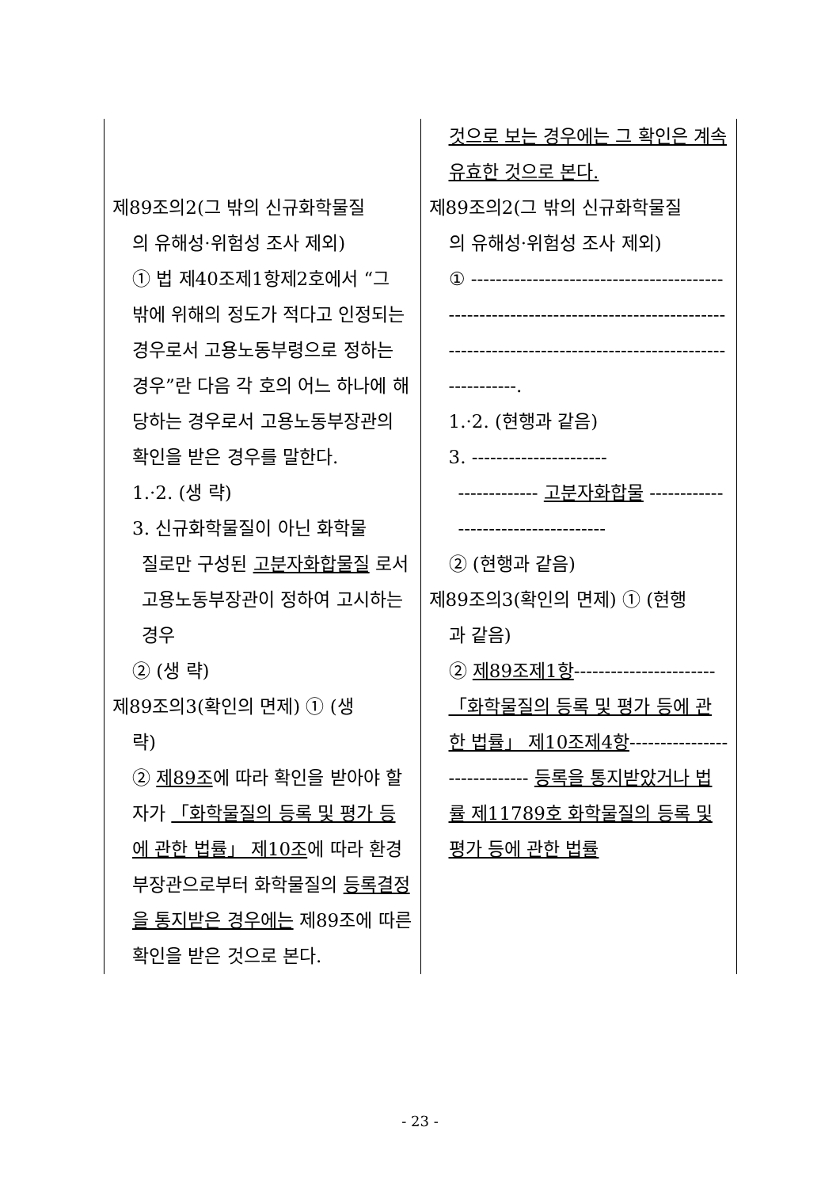| 제89조의2(그 밖의 신규화학물질 의 유해성·위험성 조사 제외) ① 법 제40조제1항제2호에서 “그 밖에 위해의 정도가 적다고 인정되는 경우로서 고용노동부령으로 정하는 경우”란 다음 각 호의 어느 하나에 해당하는 경우로서 고용노동부장관의 확인을 받은 경우를 말한다. 1.·2. (생 략) 3. 신규화학물질이 아닌 화학물 질로만 구성된 고분자화합물질 로서 고용노동부장관이 정하여 고시하는 경우 ② (생 략) 제89조의3(확인의 면제) ① (생 략) ② 제89조 에 따라 확인을 받아야 할 자가 「화학물질의 등록 및 평가 등에 관한 법률」 제10조 에 따라 환경부장관으로부터 화학물질의 등록결정을 통지받은 경우에는 제89조에 따른 확인을 받은 것으로 본다. | 것으로 보는 경우에는 그 확인은 계속 유효한 것으로 본다. 제89조의2(그 밖의 신규화학물질 의 유해성·위험성 조사 제외) ① ----------------------------------------------------------------------------------------------------------------------------------------------. 1.·2. (현행과 같음) 3. ---------------------- ------------- 고분자화합물 ------------------------------------ ② (현행과 같음) 제89조의3(확인의 면제) ① (현행 과 같음) ② 제89조제1항 ----------------------- 「화학물질의 등록 및 평가 등에 관한 법률」 제10조제4항 ----------------------------- 등록을 통지받았거나 법률 제11789호 화학물질의 등록 및 평가 등에 관한 법률 |
- 23 -